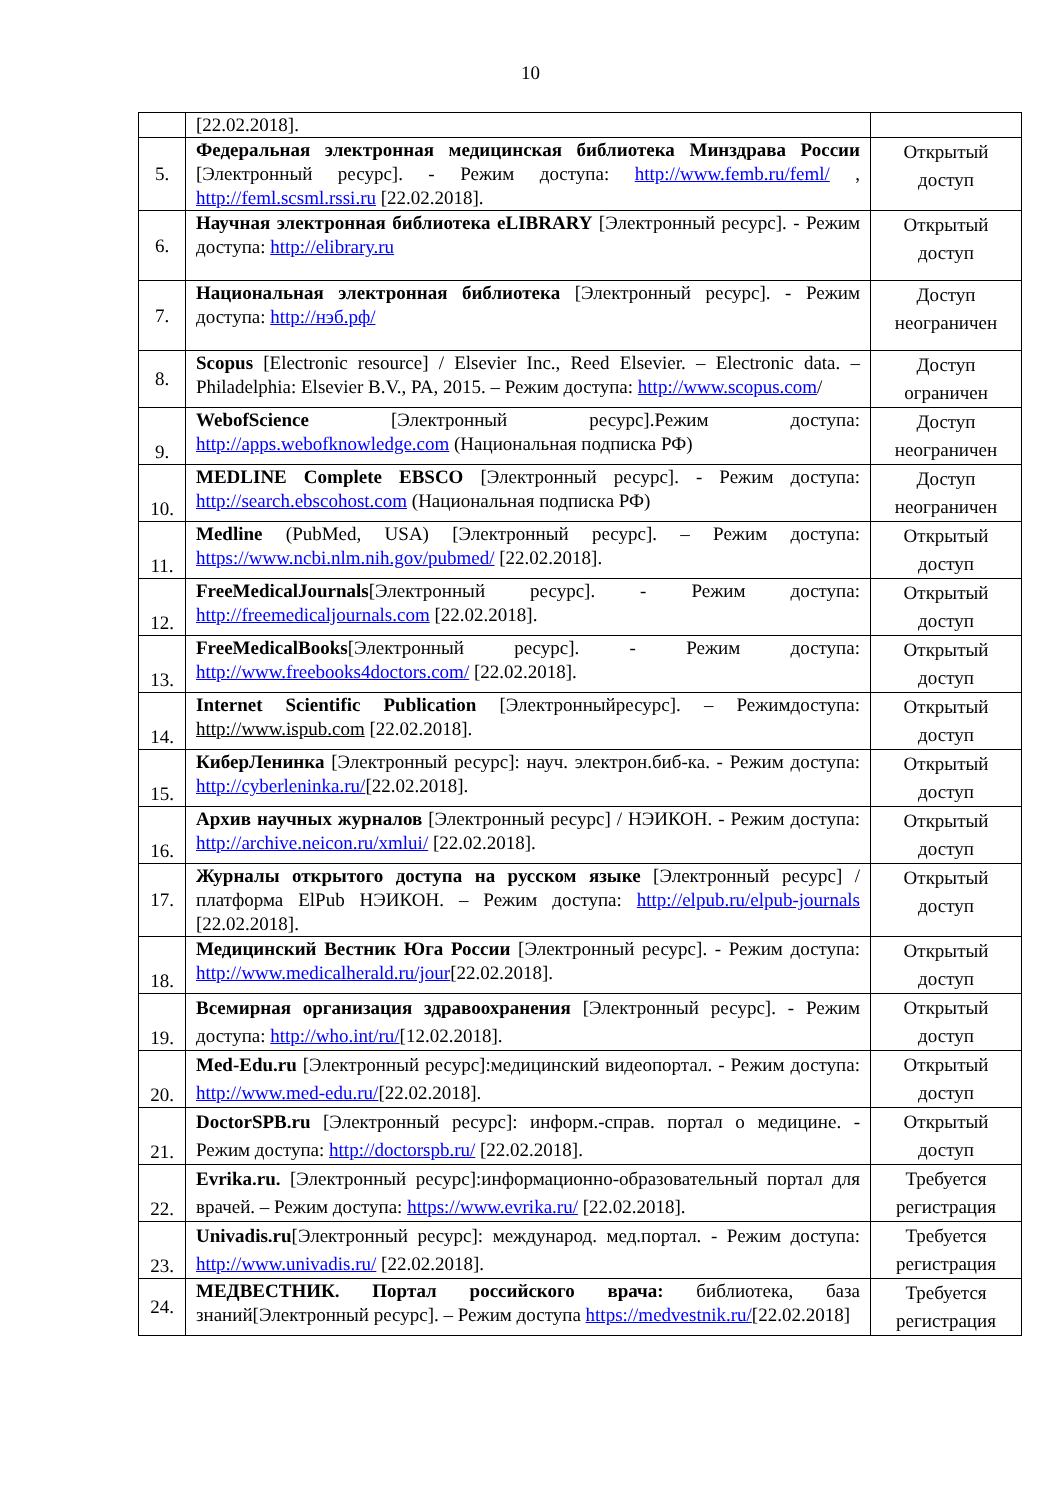10
| | [22.02.2018]. | |
| 5. | Федеральная электронная медицинская библиотека Минздрава России [Электронный ресурс]. - Режим доступа: http://www.femb.ru/feml/ , http://feml.scsml.rssi.ru [22.02.2018]. | Открытый доступ |
| 6. | Научная электронная библиотека eLIBRARY [Электронный ресурс]. - Режим доступа: http://elibrary.ru | Открытый доступ |
| 7. | Национальная электронная библиотека [Электронный ресурс]. - Режим доступа: http://нэб.рф/ | Доступ неограничен |
| 8. | Scopus [Electronic resource] / Elsevier Inc., Reed Elsevier. – Electronic data. – Philadelphia: Elsevier B.V., PA, 2015. – Режим доступа: http://www.scopus.com / | Доступ ограничен |
| 9. | WebofScience [Электронный ресурс].Режим доступа: http://apps.webofknowledge.com (Национальная подписка РФ) | Доступ неограничен |
| 10. | MEDLINE Complete EBSCO [Электронный ресурс]. - Режим доступа: http://search.ebscohost.com (Национальная подписка РФ) | Доступ неограничен |
| 11. | Medline (PubMed, USA) [Электронный ресурс]. – Режим доступа: https://www.ncbi.nlm.nih.gov/pubmed/ [22.02.2018]. | Открытый доступ |
| 12. | FreeMedicalJournals [Электронный ресурс]. - Режим доступа: http://freemedicaljournals.com [22.02.2018]. | Открытый доступ |
| 13. | FreeMedicalBooks [Электронный ресурс]. - Режим доступа: http://www.freebooks4doctors.com/ [22.02.2018]. | Открытый доступ |
| 14. | Internet Scientific Publication [Электронныйресурс]. – Режимдоступа: http://www.ispub.com [22.02.2018]. | Открытый доступ |
| 15. | КиберЛенинка [Электронный ресурс]: науч. электрон.биб-ка. - Режим доступа: http://cyberleninka.ru/ [22.02.2018]. | Открытый доступ |
| 16. | Архив научных журналов [Электронный ресурс] / НЭИКОН. - Режим доступа: http://archive.neicon.ru/xmlui/ [22.02.2018]. | Открытый доступ |
| 17. | Журналы открытого доступа на русском языке [Электронный ресурс] / платформа ElPub НЭИКОН. – Режим доступа: http://elpub.ru/elpub-journals [22.02.2018]. | Открытый доступ |
| 18. | Медицинский Вестник Юга России [Электронный ресурс]. - Режим доступа: http://www.medicalherald.ru/jour [22.02.2018]. | Открытый доступ |
| 19. | Всемирная организация здравоохранения [Электронный ресурс]. - Режим доступа: http://who.int/ru/ [12.02.2018]. | Открытый доступ |
| 20. | Med-Edu.ru [Электронный ресурс]:медицинский видеопортал. - Режим доступа: http://www.med-edu.ru/ [22.02.2018]. | Открытый доступ |
| 21. | DoctorSPB.ru [Электронный ресурс]: информ.-справ. портал о медицине. - Режим доступа: http://doctorspb.ru/ [22.02.2018]. | Открытый доступ |
| 22. | Evrika.ru. [Электронный ресурс]:информационно-образовательный портал для врачей. – Режим доступа: https://www.evrika.ru/ [22.02.2018]. | Требуется регистрация |
| 23. | Univadis.ru [Электронный ресурс]: международ. мед.портал. - Режим доступа: http://www.univadis.ru/ [22.02.2018]. | Требуется регистрация |
| 24. | МЕДВЕСТНИК. Портал российского врача: библиотека, база знаний[Электронный ресурс]. – Режим доступа https://medvestnik.ru/ [22.02.2018] | Требуется регистрация |